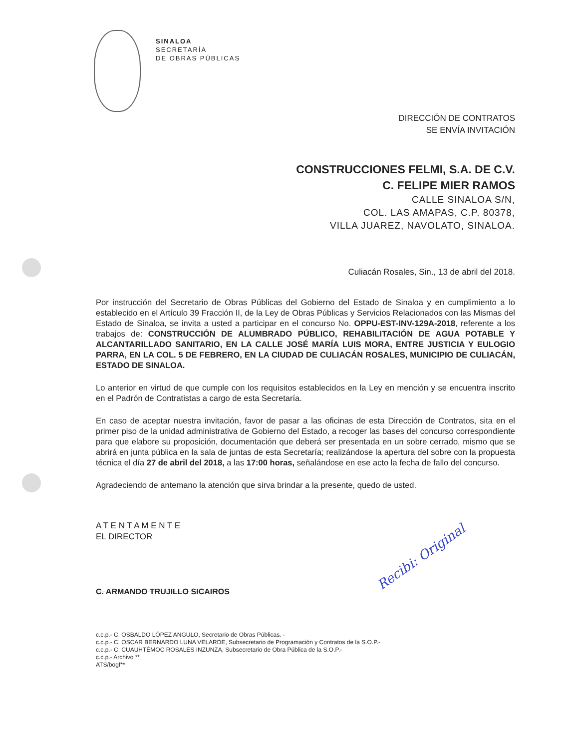SINALOA
SECRETARÍA
DE OBRAS PÚBLICAS
DIRECCIÓN DE CONTRATOS
SE ENVÍA INVITACIÓN
CONSTRUCCIONES FELMI, S.A. DE C.V.
C. FELIPE MIER RAMOS
CALLE SINALOA S/N,
COL. LAS AMAPAS, C.P. 80378,
VILLA JUAREZ, NAVOLATO, SINALOA.
Culiacán Rosales, Sin., 13 de abril del 2018.
Por instrucción del Secretario de Obras Públicas del Gobierno del Estado de Sinaloa y en cumplimiento a lo establecido en el Artículo 39 Fracción II, de la Ley de Obras Públicas y Servicios Relacionados con las Mismas del Estado de Sinaloa, se invita a usted a participar en el concurso No. OPPU-EST-INV-129A-2018, referente a los trabajos de: CONSTRUCCIÓN DE ALUMBRADO PÚBLICO, REHABILITACIÓN DE AGUA POTABLE Y ALCANTARILLADO SANITARIO, EN LA CALLE JOSÉ MARÍA LUIS MORA, ENTRE JUSTICIA Y EULOGIO PARRA, EN LA COL. 5 DE FEBRERO, EN LA CIUDAD DE CULIACÁN ROSALES, MUNICIPIO DE CULIACÁN, ESTADO DE SINALOA.
Lo anterior en virtud de que cumple con los requisitos establecidos en la Ley en mención y se encuentra inscrito en el Padrón de Contratistas a cargo de esta Secretaría.
En caso de aceptar nuestra invitación, favor de pasar a las oficinas de esta Dirección de Contratos, sita en el primer piso de la unidad administrativa de Gobierno del Estado, a recoger las bases del concurso correspondiente para que elabore su proposición, documentación que deberá ser presentada en un sobre cerrado, mismo que se abrirá en junta pública en la sala de juntas de esta Secretaría; realizándose la apertura del sobre con la propuesta técnica el día 27 de abril del 2018, a las 17:00 horas, señalándose en ese acto la fecha de fallo del concurso.
Agradeciendo de antemano la atención que sirva brindar a la presente, quedo de usted.
A T E N T A M E N T E
EL DIRECTOR
C. ARMANDO TRUJILLO SICAIROS
c.c.p.- C. OSBALDO LÓPEZ ANGULO, Secretario de Obras Públicas. -
c.c.p.- C. OSCAR BERNARDO LUNA VELARDE, Subsecretario de Programación y Contratos de la S.O.P.-
c.c.p.- C. CUAUHTÉMOC ROSALES INZUNZA, Subsecretario de Obra Pública de la S.O.P.-
c.c.p.- Archivo **
ATS/bogf**
Recibi: Original